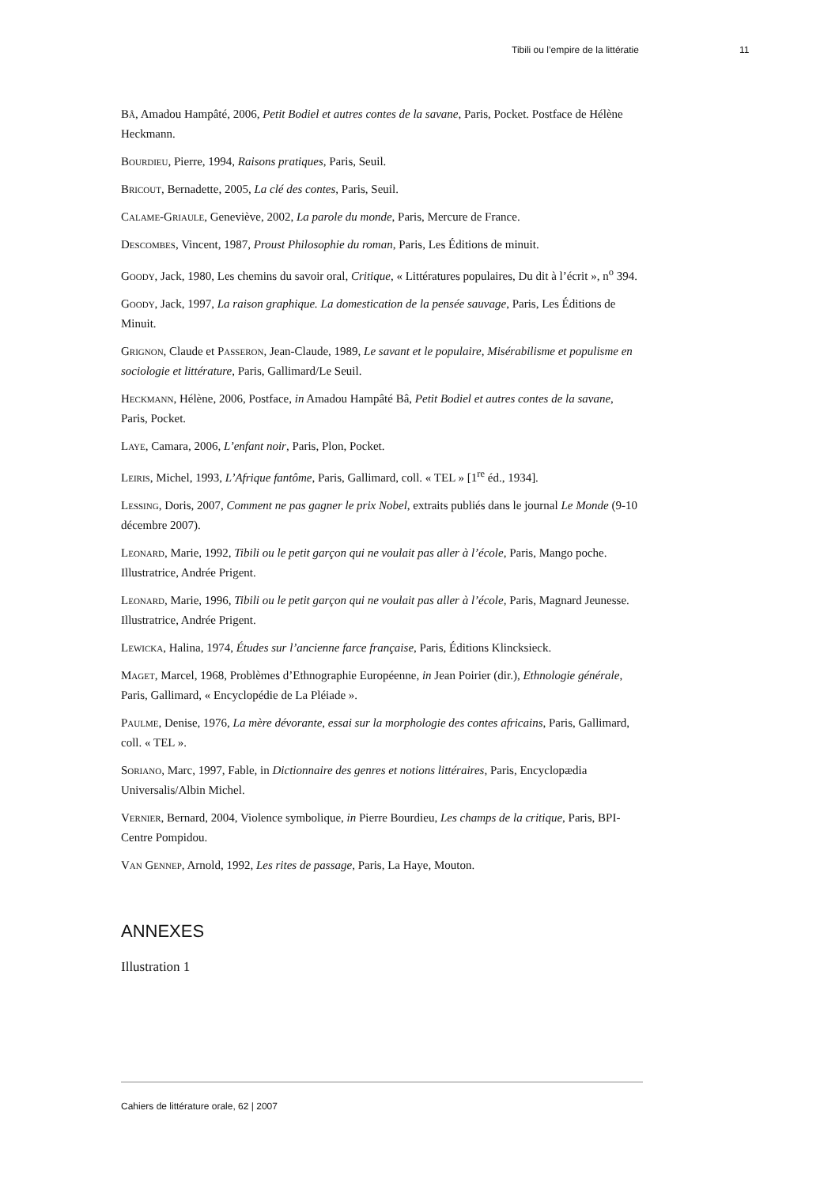Tibili ou l’empire de la littératie 11
Bâ, Amadou Hampâté, 2006, Petit Bodiel et autres contes de la savane, Paris, Pocket. Postface de Hélène Heckmann.
Bourdieu, Pierre, 1994, Raisons pratiques, Paris, Seuil.
Bricout, Bernadette, 2005, La clé des contes, Paris, Seuil.
Calame-Griaule, Geneviève, 2002, La parole du monde, Paris, Mercure de France.
Descombes, Vincent, 1987, Proust Philosophie du roman, Paris, Les Éditions de minuit.
Goody, Jack, 1980, Les chemins du savoir oral, Critique, « Littératures populaires, Du dit à l’écrit », n<sup>o</sup> 394.
Goody, Jack, 1997, La raison graphique. La domestication de la pensée sauvage, Paris, Les Éditions de Minuit.
Grignon, Claude et Passeron, Jean-Claude, 1989, Le savant et le populaire, Misérabilisme et populisme en sociologie et littérature, Paris, Gallimard/Le Seuil.
Heckmann, Hélène, 2006, Postface, in Amadou Hampâté Bâ, Petit Bodiel et autres contes de la savane, Paris, Pocket.
Laye, Camara, 2006, L’enfant noir, Paris, Plon, Pocket.
Leiris, Michel, 1993, L’Afrique fantôme, Paris, Gallimard, coll. « TEL » [1<sup>re</sup> éd., 1934].
Lessing, Doris, 2007, Comment ne pas gagner le prix Nobel, extraits publiés dans le journal Le Monde (9-10 décembre 2007).
Leonard, Marie, 1992, Tibili ou le petit garçon qui ne voulait pas aller à l’école, Paris, Mango poche. Illustratrice, Andrée Prigent.
Leonard, Marie, 1996, Tibili ou le petit garçon qui ne voulait pas aller à l’école, Paris, Magnard Jeunesse. Illustratrice, Andrée Prigent.
Lewicka, Halina, 1974, Études sur l’ancienne farce française, Paris, Éditions Klincksieck.
Maget, Marcel, 1968, Problèmes d’Ethnographie Européenne, in Jean Poirier (dir.), Ethnologie générale, Paris, Gallimard, « Encyclopédie de La Pléiade ».
Paulme, Denise, 1976, La mère dévorante, essai sur la morphologie des contes africains, Paris, Gallimard, coll. « TEL ».
Soriano, Marc, 1997, Fable, in Dictionnaire des genres et notions littéraires, Paris, Encyclopædia Universalis/Albin Michel.
Vernier, Bernard, 2004, Violence symbolique, in Pierre Bourdieu, Les champs de la critique, Paris, BPI-Centre Pompidou.
Van Gennep, Arnold, 1992, Les rites de passage, Paris, La Haye, Mouton.
ANNEXES
Illustration 1
Cahiers de littérature orale, 62 | 2007